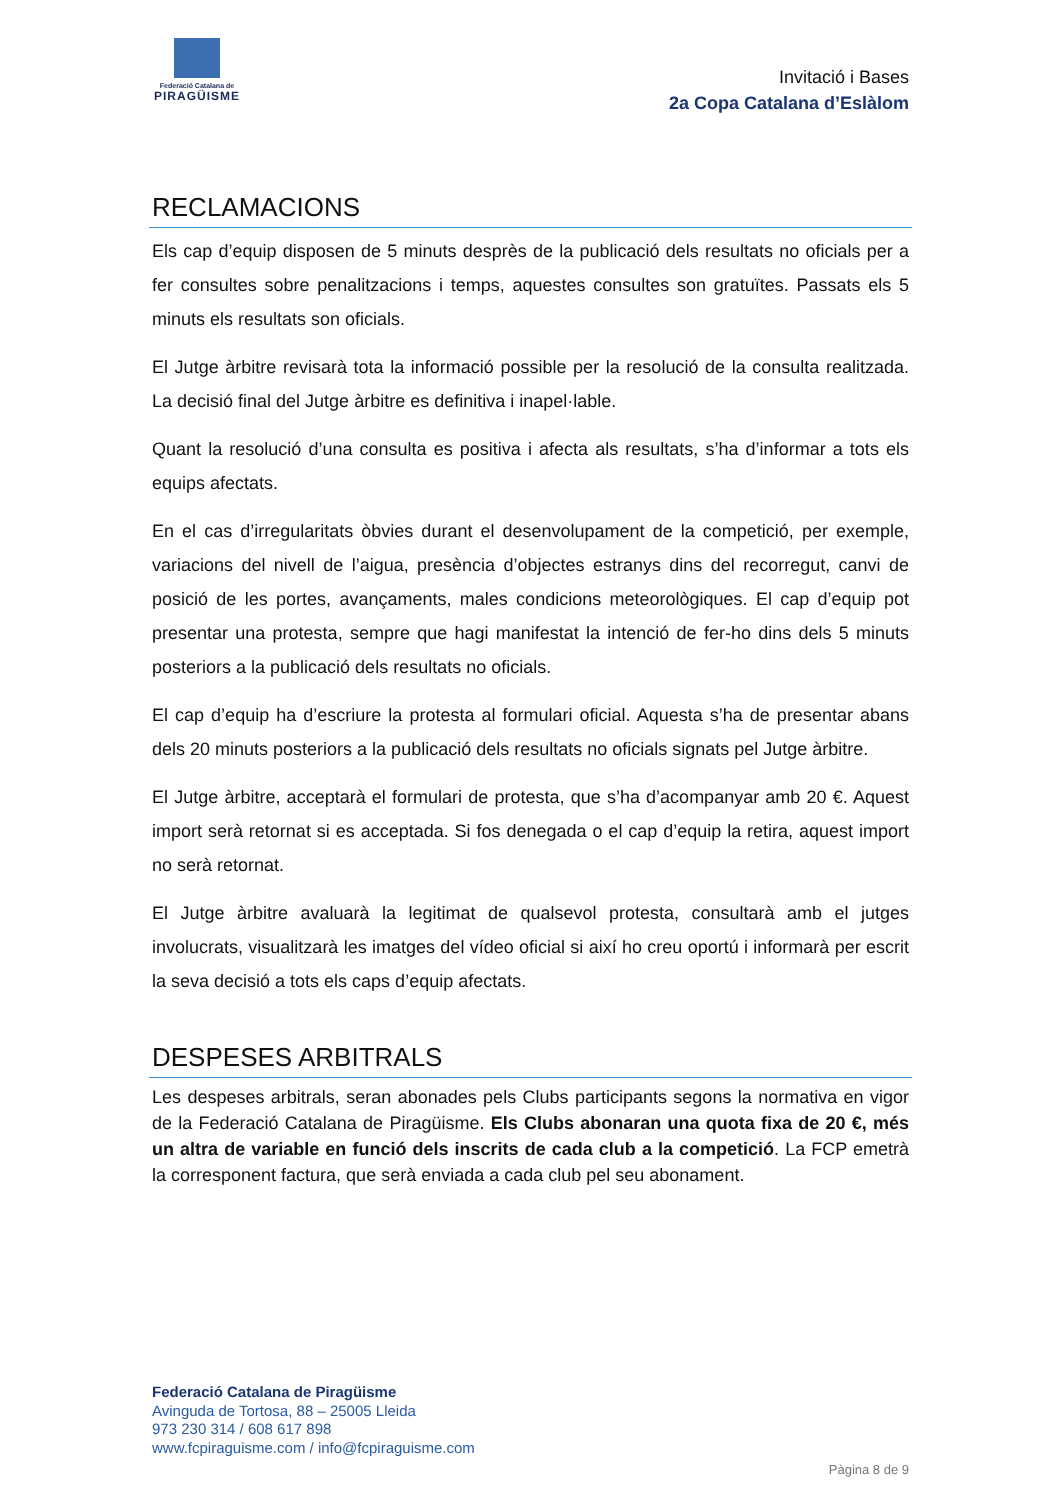Federació Catalana de
PIRAGÜISME
Invitació i Bases
2a Copa Catalana d’Eslàlom
RECLAMACIONS
Els cap d’equip disposen de 5 minuts desprès de la publicació dels resultats no oficials per a fer consultes sobre penalitzacions i temps, aquestes consultes son gratuïtes. Passats els 5 minuts els resultats son oficials.
El Jutge àrbitre revisarà tota la informació possible per la resolució de la consulta realitzada. La decisió final del Jutge àrbitre es definitiva i inapel·lable.
Quant la resolució d’una consulta es positiva i afecta als resultats, s’ha d’informar a tots els equips afectats.
En el cas d’irregularitats òbvies durant el desenvolupament de la competició, per exemple, variacions del nivell de l’aigua, presència d’objectes estranys dins del recorregut, canvi de posició de les portes, avançaments, males condicions meteorològiques. El cap d’equip pot presentar una protesta, sempre que hagi manifestat la intenció de fer-ho dins dels 5 minuts posteriors a la publicació dels resultats no oficials.
El cap d’equip ha d’escriure la protesta al formulari oficial. Aquesta s’ha de presentar abans dels 20 minuts posteriors a la publicació dels resultats no oficials signats pel Jutge àrbitre.
El Jutge àrbitre, acceptarà el formulari de protesta, que s’ha d’acompanyar amb 20 €. Aquest import serà retornat si es acceptada. Si fos denegada o el cap d’equip la retira, aquest import no serà retornat.
El Jutge àrbitre avaluarà la legitimat de qualsevol protesta, consultarà amb el jutges involucrats, visualitzarà les imatges del vídeo oficial si així ho creu oportú i informarà per escrit la seva decisió a tots els caps d’equip afectats.
DESPESES ARBITRALS
Les despeses arbitrals, seran abonades pels Clubs participants segons la normativa en vigor de la Federació Catalana de Piragüisme. Els Clubs abonaran una quota fixa de 20 €, més un altra de variable en funció dels inscrits de cada club a la competició. La FCP emetrà la corresponent factura, que serà enviada a cada club pel seu abonament.
Federació Catalana de Piragüisme
Avinguda de Tortosa, 88 – 25005 Lleida
973 230 314 / 608 617 898
www.fcpiraguisme.com / info@fcpiraguisme.com
Pàgina 8 de 9